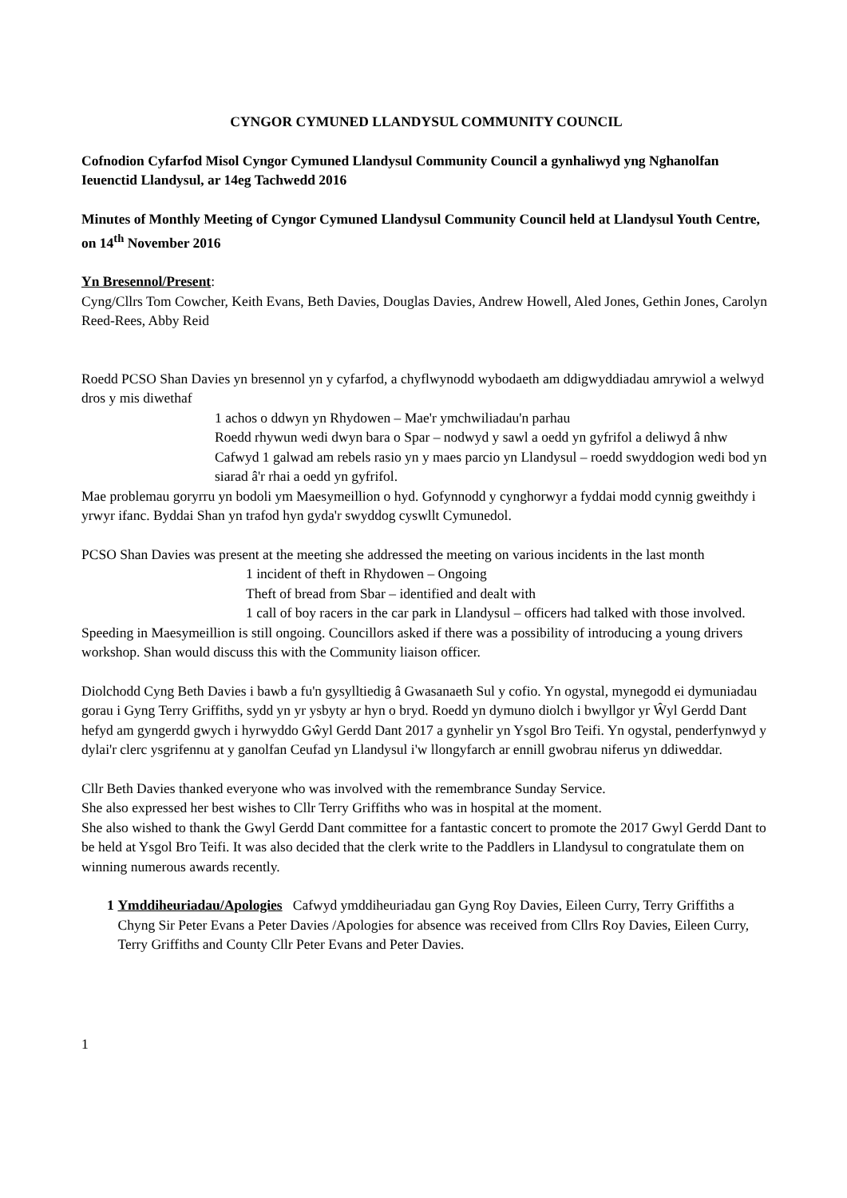CYNGOR CYMUNED LLANDYSUL COMMUNITY COUNCIL
Cofnodion Cyfarfod Misol Cyngor Cymuned Llandysul Community Council a gynhaliwyd yng Nghanolfan Ieuenctid Llandysul, ar 14eg Tachwedd 2016
Minutes of Monthly Meeting of Cyngor Cymuned Llandysul Community Council held at Llandysul Youth Centre, on 14<sup>th</sup> November 2016
Yn Bresennol/Present:
Cyng/Cllrs Tom Cowcher, Keith Evans, Beth Davies, Douglas Davies, Andrew Howell, Aled Jones, Gethin Jones, Carolyn Reed-Rees, Abby Reid
Roedd PCSO Shan Davies yn bresennol yn y cyfarfod, a chyflwynodd wybodaeth am ddigwyddiadau amrywiol a welwyd dros y mis diwethaf
1 achos o ddwyn yn Rhydowen – Mae'r ymchwiliadau'n parhau
Roedd rhywun wedi dwyn bara o Spar – nodwyd y sawl a oedd yn gyfrifol a deliwyd â nhw
Cafwyd 1 galwad am rebels rasio yn y maes parcio yn Llandysul – roedd swyddogion wedi bod yn siarad â'r rhai a oedd yn gyfrifol.
Mae problemau goryrru yn bodoli ym Maesymeillion o hyd. Gofynnodd y cynghorwyr a fyddai modd cynnig gweithdy i yrwyr ifanc. Byddai Shan yn trafod hyn gyda'r swyddog cyswllt Cymunedol.
PCSO Shan Davies was present at the meeting she addressed the meeting on various incidents in the last month
1 incident of theft in Rhydowen – Ongoing
Theft of bread from Sbar – identified and dealt with
1 call of boy racers in the car park in Llandysul – officers had talked with those involved.
Speeding in Maesymeillion is still ongoing. Councillors asked if there was a possibility of introducing a young drivers workshop. Shan would discuss this with the Community liaison officer.
Diolchodd Cyng Beth Davies i bawb a fu'n gysylltiedig â Gwasanaeth Sul y cofio. Yn ogystal, mynegodd ei dymuniadau gorau i Gyng Terry Griffiths, sydd yn yr ysbyty ar hyn o bryd. Roedd yn dymuno diolch i bwyllgor yr Ŵyl Gerdd Dant hefyd am gyngerdd gwych i hyrwyddo Gŵyl Gerdd Dant 2017 a gynhelir yn Ysgol Bro Teifi. Yn ogystal, penderfynwyd y dylai'r clerc ysgrifennu at y ganolfan Ceufad yn Llandysul i'w llongyfarch ar ennill gwobrau niferus yn ddiweddar.
Cllr Beth Davies thanked everyone who was involved with the remembrance Sunday Service.
She also expressed her best wishes to Cllr Terry Griffiths who was in hospital at the moment.
She also wished to thank the Gwyl Gerdd Dant committee for a fantastic concert to promote the 2017 Gwyl Gerdd Dant to be held at Ysgol Bro Teifi. It was also decided that the clerk write to the Paddlers in Llandysul to congratulate them on winning numerous awards recently.
1 Ymddiheuriadau/Apologies Cafwyd ymddiheuriadau gan Gyng Roy Davies, Eileen Curry, Terry Griffiths a Chyng Sir Peter Evans a Peter Davies /Apologies for absence was received from Cllrs Roy Davies, Eileen Curry, Terry Griffiths and County Cllr Peter Evans and Peter Davies.
1